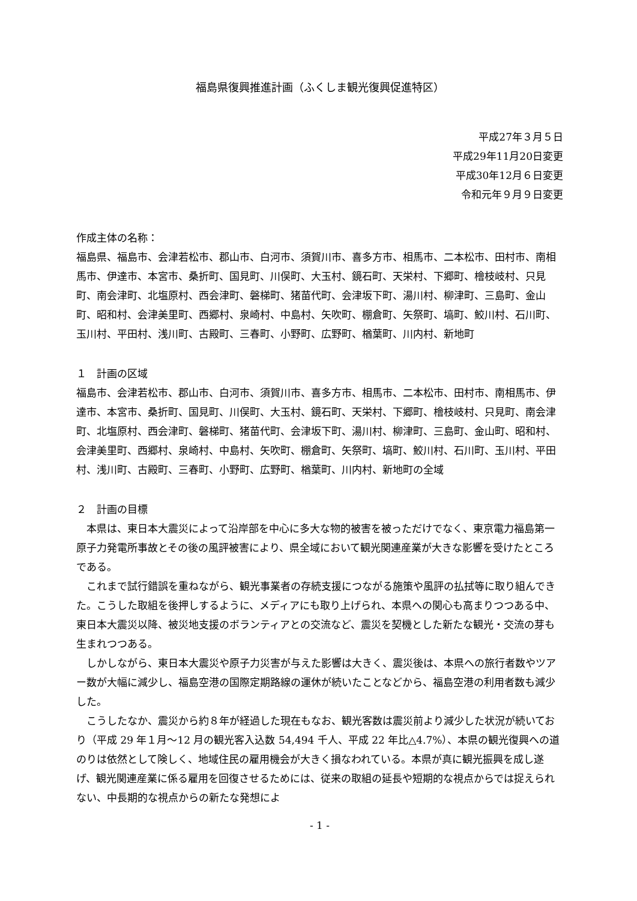福島県復興推進計画（ふくしま観光復興促進特区）
平成27年３月５日
平成29年11月20日変更
平成30年12月６日変更
令和元年９月９日変更
作成主体の名称：
福島県、福島市、会津若松市、郡山市、白河市、須賀川市、喜多方市、相馬市、二本松市、田村市、南相馬市、伊達市、本宮市、桑折町、国見町、川俣町、大玉村、鏡石町、天栄村、下郷町、檜枝岐村、只見町、南会津町、北塩原村、西会津町、磐梯町、猪苗代町、会津坂下町、湯川村、柳津町、三島町、金山町、昭和村、会津美里町、西郷村、泉崎村、中島村、矢吹町、棚倉町、矢祭町、塙町、鮫川村、石川町、玉川村、平田村、浅川町、古殿町、三春町、小野町、広野町、楢葉町、川内村、新地町
１　計画の区域
福島市、会津若松市、郡山市、白河市、須賀川市、喜多方市、相馬市、二本松市、田村市、南相馬市、伊達市、本宮市、桑折町、国見町、川俣町、大玉村、鏡石町、天栄村、下郷町、檜枝岐村、只見町、南会津町、北塩原村、西会津町、磐梯町、猪苗代町、会津坂下町、湯川村、柳津町、三島町、金山町、昭和村、会津美里町、西郷村、泉崎村、中島村、矢吹町、棚倉町、矢祭町、塙町、鮫川村、石川町、玉川村、平田村、浅川町、古殿町、三春町、小野町、広野町、楢葉町、川内村、新地町の全域
２　計画の目標
本県は、東日本大震災によって沿岸部を中心に多大な物的被害を被っただけでなく、東京電力福島第一原子力発電所事故とその後の風評被害により、県全域において観光関連産業が大きな影響を受けたところである。
これまで試行錯誤を重ねながら、観光事業者の存続支援につながる施策や風評の払拭等に取り組んできた。こうした取組を後押しするように、メディアにも取り上げられ、本県への関心も高まりつつある中、東日本大震災以降、被災地支援のボランティアとの交流など、震災を契機とした新たな観光・交流の芽も生まれつつある。
しかしながら、東日本大震災や原子力災害が与えた影響は大きく、震災後は、本県への旅行者数やツアー数が大幅に減少し、福島空港の国際定期路線の運休が続いたことなどから、福島空港の利用者数も減少した。
こうしたなか、震災から約８年が経過した現在もなお、観光客数は震災前より減少した状況が続いており（平成 29 年１月～12 月の観光客入込数 54,494 千人、平成 22 年比△4.7%）、本県の観光復興への道のりは依然として険しく、地域住民の雇用機会が大きく損なわれている。本県が真に観光振興を成し遂げ、観光関連産業に係る雇用を回復させるためには、従来の取組の延長や短期的な視点からでは捉えられない、中長期的な視点からの新たな発想によ
- 1 -